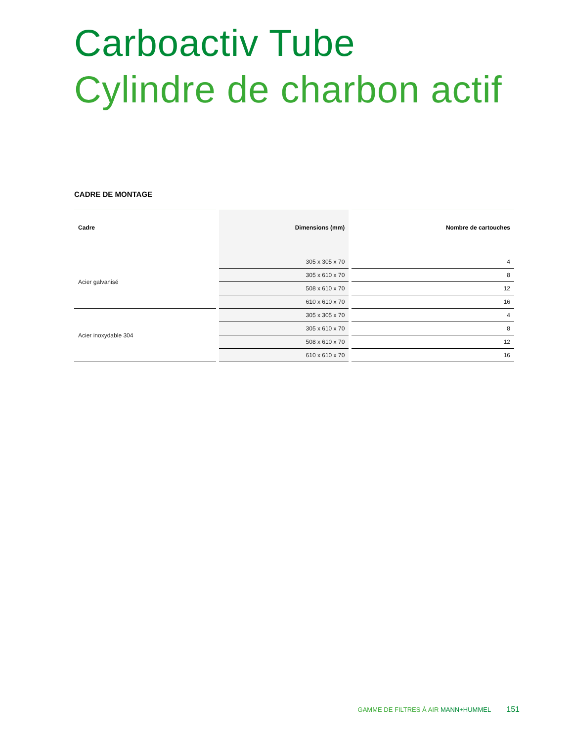Carboactiv Tube
Cylindre de charbon actif
CADRE DE MONTAGE
| Cadre | Dimensions (mm) | Nombre de cartouches |
| --- | --- | --- |
| Acier galvanisé | 305 x 305 x 70 | 4 |
| | 305 x 610 x 70 | 8 |
| | 508 x 610 x 70 | 12 |
| | 610 x 610 x 70 | 16 |
| Acier inoxydable 304 | 305 x 305 x 70 | 4 |
| | 305 x 610 x 70 | 8 |
| | 508 x 610 x 70 | 12 |
| | 610 x 610 x 70 | 16 |
GAMME DE FILTRES À AIR MANN+HUMMEL 151